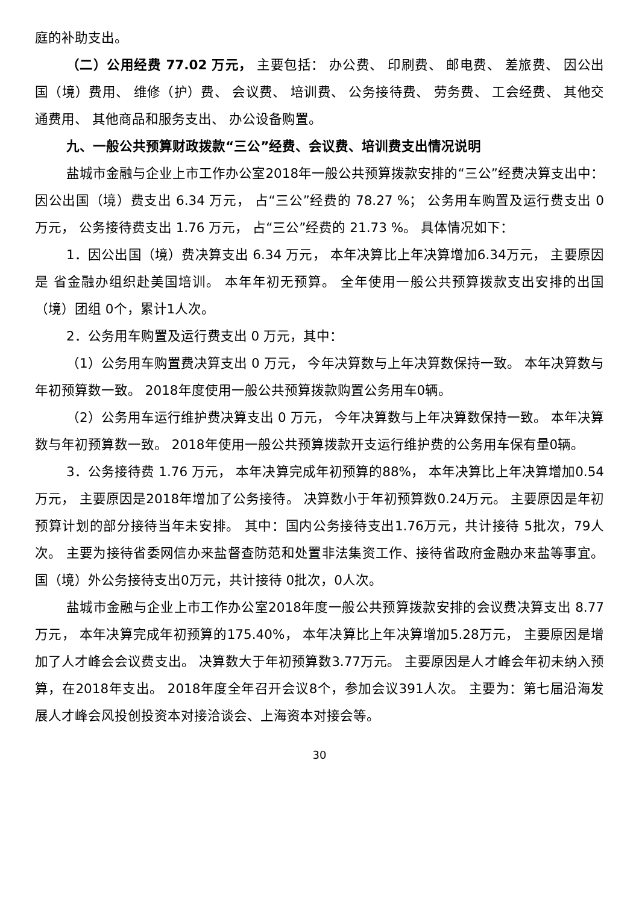庭的补助支出。
（二）公用经费 77.02 万元， 主要包括： 办公费、 印刷费、 邮电费、 差旅费、 因公出国（境）费用、 维修（护）费、 会议费、 培训费、 公务接待费、 劳务费、 工会经费、 其他交通费用、 其他商品和服务支出、 办公设备购置。
九、一般公共预算财政拨款“三公”经费、会议费、培训费支出情况说明
盐城市金融与企业上市工作办公室2018年一般公共预算拨款安排的“三公”经费决算支出中：因公出国（境）费支出 6.34 万元， 占“三公”经费的 78.27 %； 公务用车购置及运行费支出 0 万元， 公务接待费支出 1.76 万元， 占“三公”经费的 21.73 %。 具体情况如下：
1．因公出国（境）费决算支出 6.34 万元， 本年决算比上年决算增加6.34万元， 主要原因是 省金融办组织赴美国培训。 本年年初无预算。 全年使用一般公共预算拨款支出安排的出国（境）团组 0个，累计1人次。
2．公务用车购置及运行费支出 0 万元，其中：
（1）公务用车购置费决算支出 0 万元， 今年决算数与上年决算数保持一致。 本年决算数与年初预算数一致。 2018年度使用一般公共预算拨款购置公务用车0辆。
（2）公务用车运行维护费决算支出 0 万元， 今年决算数与上年决算数保持一致。 本年决算数与年初预算数一致。 2018年使用一般公共预算拨款开支运行维护费的公务用车保有量0辆。
3．公务接待费 1.76 万元， 本年决算完成年初预算的88%， 本年决算比上年决算增加0.54万元， 主要原因是2018年增加了公务接待。 决算数小于年初预算数0.24万元。 主要原因是年初预算计划的部分接待当年未安排。 其中：国内公务接待支出1.76万元，共计接待 5批次，79人次。 主要为接待省委网信办来盐督查防范和处置非法集资工作、接待省政府金融办来盐等事宜。 国（境）外公务接待支出0万元，共计接待 0批次，0人次。
盐城市金融与企业上市工作办公室2018年度一般公共预算拨款安排的会议费决算支出 8.77 万元， 本年决算完成年初预算的175.40%， 本年决算比上年决算增加5.28万元， 主要原因是增加了人才峰会会议费支出。 决算数大于年初预算数3.77万元。 主要原因是人才峰会年初未纳入预算，在2018年支出。 2018年度全年召开会议8个，参加会议391人次。 主要为：第七届沿海发展人才峰会风投创投资本对接洽谈会、上海资本对接会等。
30